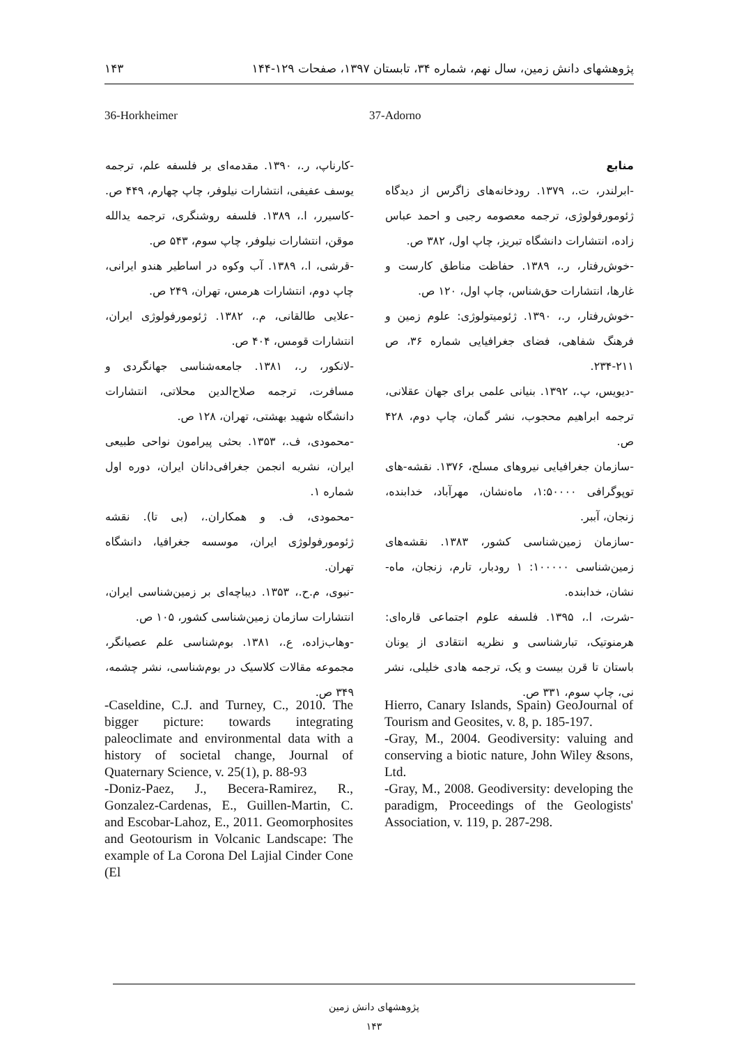پژوهشهای دانش زمین، سال نهم، شماره ۳۴، تابستان ۱۳۹۷، صفحات ۱۲۹-۱۴۴ ۱۴۳
37-Adorno 36-Horkheimer
منابع
-ابرلندر، ت.، ۱۳۷۹. رودخانه‌های زاگرس از دیدگاه ژئومورفولوژی، ترجمه معصومه رجبی و احمد عباس زاده، انتشارات دانشگاه تبریز، چاپ اول، ۳۸۲ ص.
-خوش‌رفتار، ر.، ۱۳۸۹. حفاظت مناطق کارست و غارها، انتشارات حق‌شناس، چاپ اول، ۱۲۰ ص.
-خوش‌رفتار، ر.، ۱۳۹۰. ژئومیتولوژی: علوم زمین و فرهنگ شفاهی، فضای جغرافیایی شماره ۳۶، ص ۲۱۱-۲۳۴.
-دیویس، پ.، ۱۳۹۲. بنیانی علمی برای جهان عقلانی، ترجمه ابراهیم محجوب، نشر گمان، چاپ دوم، ۴۲۸ ص.
-سازمان جغرافیایی نیروهای مسلح، ۱۳۷۶. نقشه-های توپوگرافی ۱:۵۰۰۰۰، ماه‌نشان، مهرآباد، خدابنده، زنجان، آببر.
-سازمان زمین‌شناسی کشور، ۱۳۸۳. نقشه‌های زمین‌شناسی ۱۰۰۰۰۰: ۱ رودبار، تارم، زنجان، ماه-نشان، خدابنده.
-شرت، ا.، ۱۳۹۵. فلسفه علوم اجتماعی قاره‌ای: هرمنوتیک، تبارشناسی و نظریه انتقادی از یونان باستان تا قرن بیست و یک، ترجمه هادی خلیلی، نشر نی، چاپ سوم، ۳۳۱ ص.
-کارناپ، ر.، ۱۳۹۰. مقدمه‌ای بر فلسفه علم، ترجمه یوسف عفیفی، انتشارات نیلوفر، چاپ چهارم، ۴۴۹ ص.
-کاسیرر، ا.، ۱۳۸۹. فلسفه روشنگری، ترجمه یدالله موقن، انتشارات نیلوفر، چاپ سوم، ۵۴۳ ص.
-قرشی، ا.، ۱۳۸۹. آب وکوه در اساطیر هندو ایرانی، چاپ دوم، انتشارات هرمس، تهران، ۲۴۹ ص.
-علایی طالقانی، م.، ۱۳۸۲. ژئومورفولوژی ایران، انتشارات قومس، ۴۰۴ ص.
-لانکور، ر.، ۱۳۸۱. جامعه‌شناسی جهانگردی و مسافرت، ترجمه صلاح‌الدین محلاتی، انتشارات دانشگاه شهید بهشتی، تهران، ۱۲۸ ص.
-محمودی، ف.، ۱۳۵۳. بحثی پیرامون نواحی طبیعی ایران، نشریه انجمن جغرافی‌دانان ایران، دوره اول شماره ۱.
-محمودی، ف. و همکاران.، (بی تا). نقشه ژئومورفولوژی ایران، موسسه جغرافیا، دانشگاه تهران.
-نبوی، م.ح.، ۱۳۵۳. دیباچه‌ای بر زمین‌شناسی ایران، انتشارات سازمان زمین‌شناسی کشور، ۱۰۵ ص.
-وهاب‌زاده، ع.، ۱۳۸۱. بوم‌شناسی علم عصیانگر، مجموعه مقالات کلاسیک در بوم‌شناسی، نشر چشمه، ۳۴۹ ص.
-Caseldine, C.J. and Turney, C., 2010. The bigger picture: towards integrating paleoclimate and environmental data with a history of societal change, Journal of Quaternary Science, v. 25(1), p. 88-93
-Doniz-Paez, J., Becera-Ramirez, R., Gonzalez-Cardenas, E., Guillen-Martin, C. and Escobar-Lahoz, E., 2011. Geomorphosites and Geotourism in Volcanic Landscape: The example of La Corona Del Lajial Cinder Cone (El
Hierro, Canary Islands, Spain) GeoJournal of Tourism and Geosites, v. 8, p. 185-197.
-Gray, M., 2004. Geodiversity: valuing and conserving a biotic nature, John Wiley &sons, Ltd.
-Gray, M., 2008. Geodiversity: developing the paradigm, Proceedings of the Geologists' Association, v. 119, p. 287-298.
پژوهشهای دانش زمین
۱۴۳